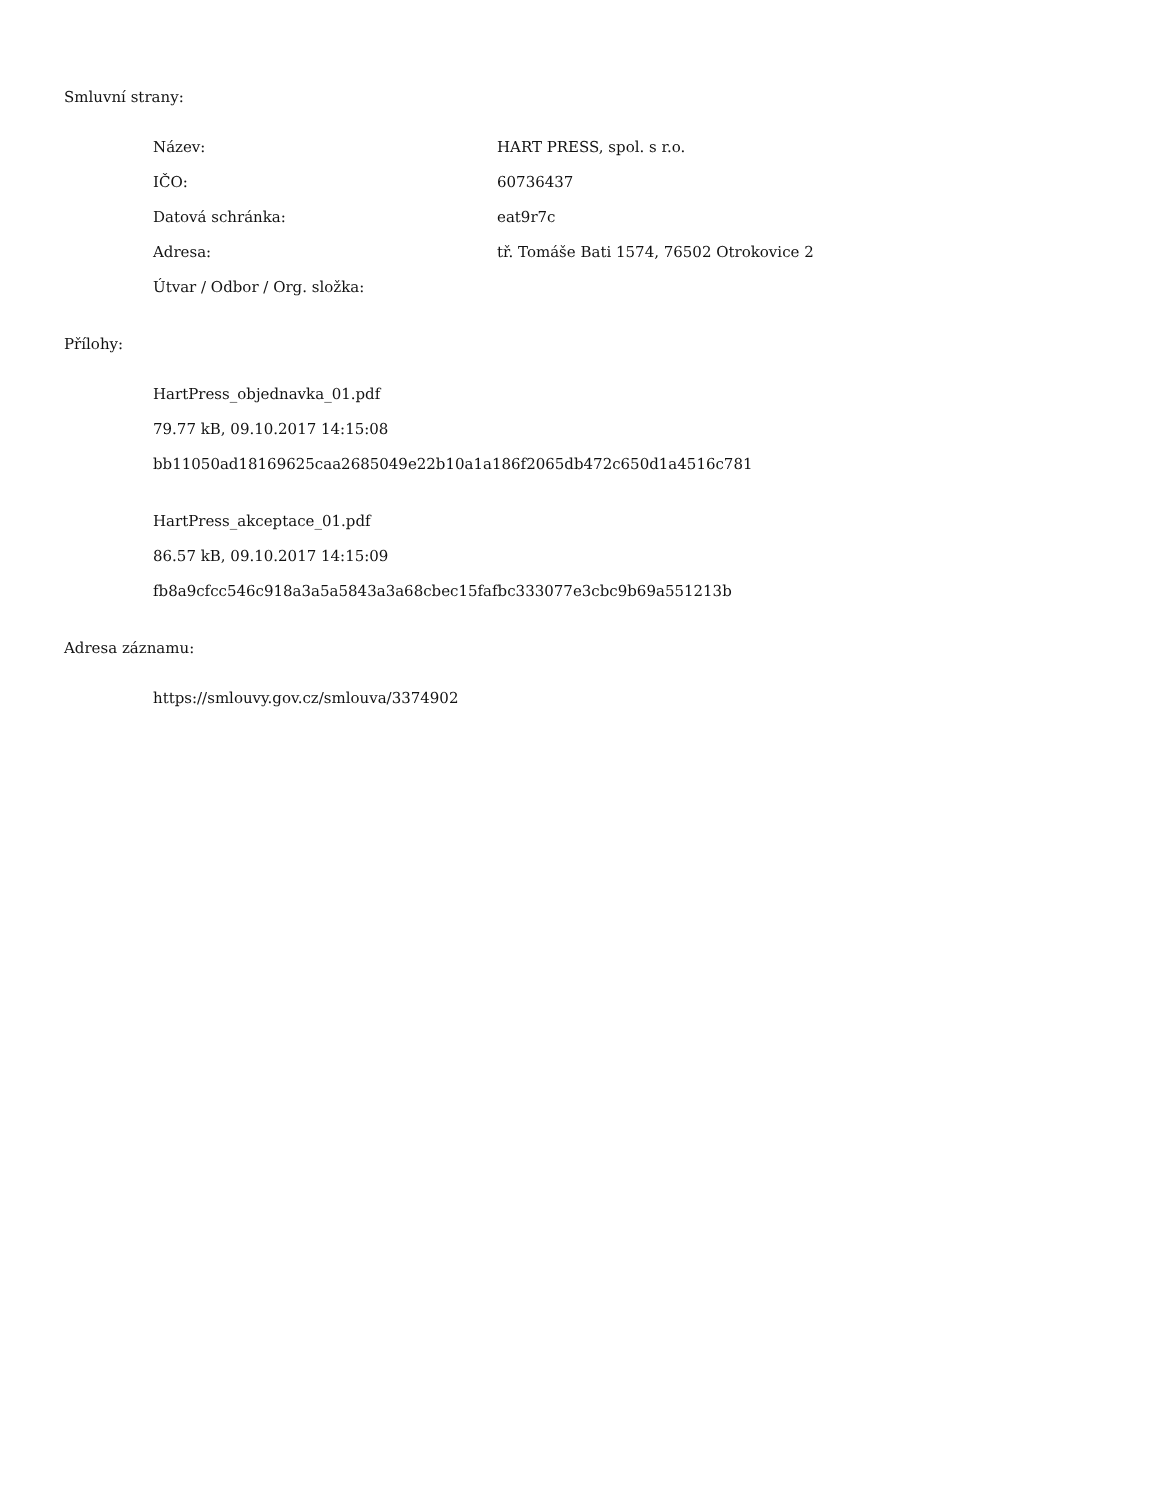Smluvní strany:
| Název: | HART PRESS, spol. s r.o. |
| IČO: | 60736437 |
| Datová schránka: | eat9r7c |
| Adresa: | tř. Tomáše Bati 1574, 76502 Otrokovice 2 |
| Útvar / Odbor / Org. složka: | |
Přílohy:
HartPress_objednavka_01.pdf
79.77 kB, 09.10.2017 14:15:08
bb11050ad18169625caa2685049e22b10a1a186f2065db472c650d1a4516c781
HartPress_akceptace_01.pdf
86.57 kB, 09.10.2017 14:15:09
fb8a9cfcc546c918a3a5a5843a3a68cbec15fafbc333077e3cbc9b69a551213b
Adresa záznamu:
https://smlouvy.gov.cz/smlouva/3374902